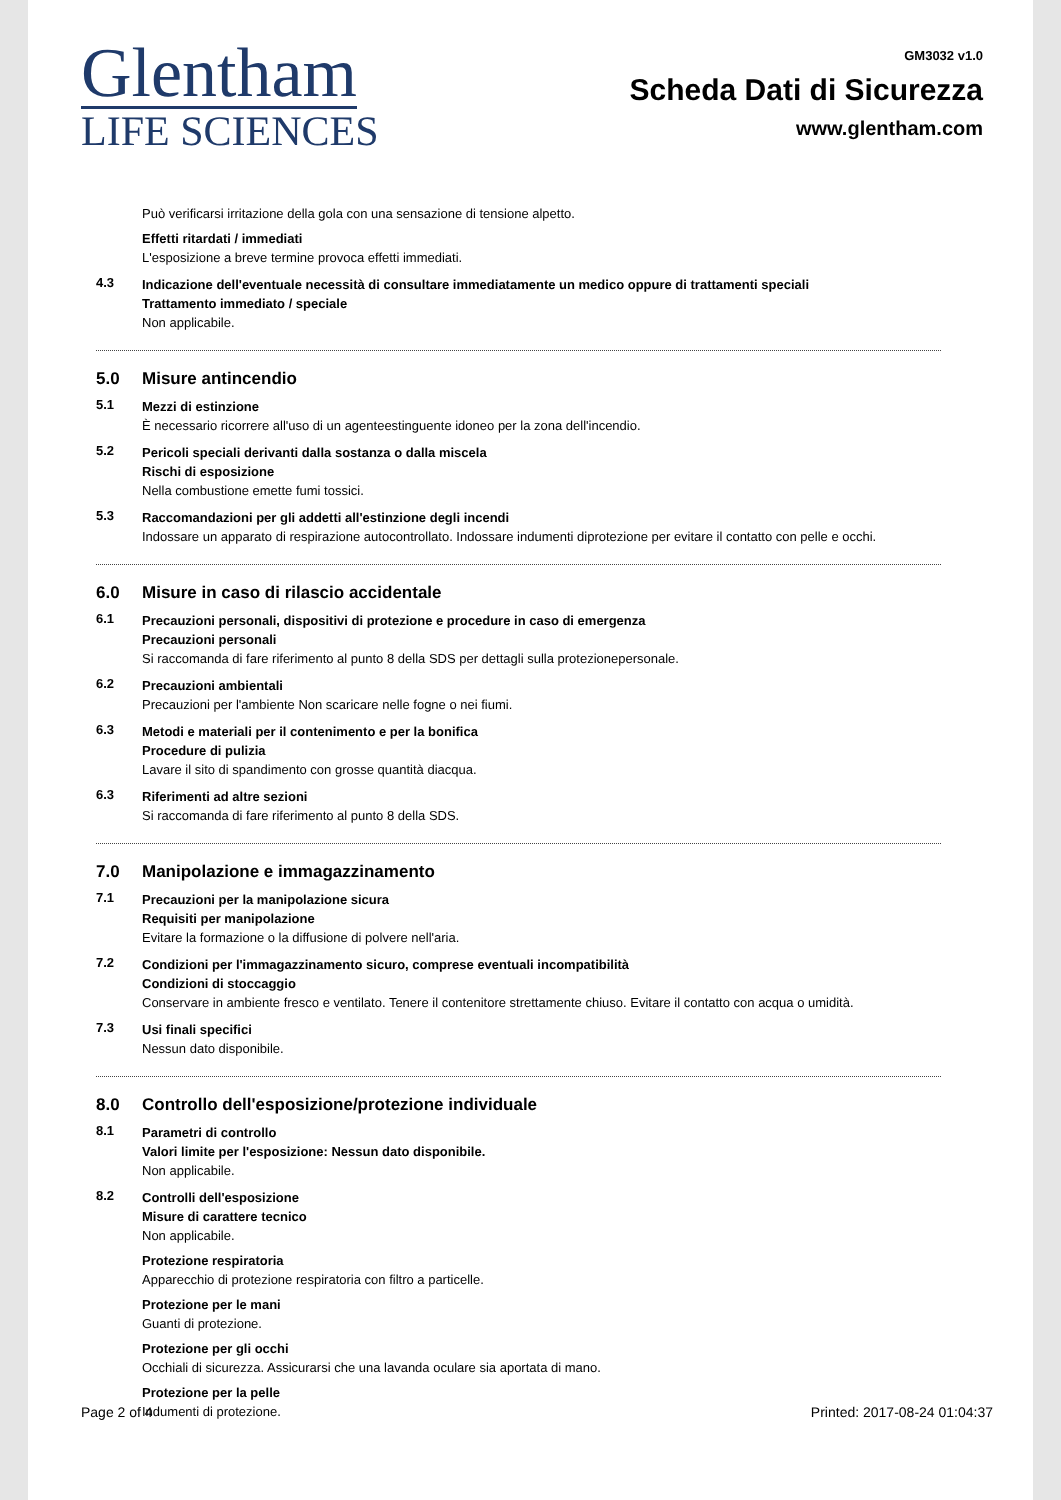Glentham
LIFE SCIENCES
GM3032 v1.0
Scheda Dati di Sicurezza
www.glentham.com
Può verificarsi irritazione della gola con una sensazione di tensione alpetto.
Effetti ritardati / immediati
L'esposizione a breve termine provoca effetti immediati.
4.3
Indicazione dell'eventuale necessità di consultare immediatamente un medico oppure di trattamenti speciali
Trattamento immediato / speciale
Non applicabile.
5.0 Misure antincendio
5.1
Mezzi di estinzione
È necessario ricorrere all'uso di un agenteestinguente idoneo per la zona dell'incendio.
5.2
Pericoli speciali derivanti dalla sostanza o dalla miscela
Rischi di esposizione
Nella combustione emette fumi tossici.
5.3
Raccomandazioni per gli addetti all'estinzione degli incendi
Indossare un apparato di respirazione autocontrollato. Indossare indumenti diprotezione per evitare il contatto con pelle e occhi.
6.0 Misure in caso di rilascio accidentale
6.1
Precauzioni personali, dispositivi di protezione e procedure in caso di emergenza
Precauzioni personali
Si raccomanda di fare riferimento al punto 8 della SDS per dettagli sulla protezionepersonale.
6.2
Precauzioni ambientali
Precauzioni per l'ambiente Non scaricare nelle fogne o nei fiumi.
6.3
Metodi e materiali per il contenimento e per la bonifica
Procedure di pulizia
Lavare il sito di spandimento con grosse quantità diacqua.
6.3
Riferimenti ad altre sezioni
Si raccomanda di fare riferimento al punto 8 della SDS.
7.0 Manipolazione e immagazzinamento
7.1
Precauzioni per la manipolazione sicura
Requisiti per manipolazione
Evitare la formazione o la diffusione di polvere nell'aria.
7.2
Condizioni per l'immagazzinamento sicuro, comprese eventuali incompatibilità
Condizioni di stoccaggio
Conservare in ambiente fresco e ventilato. Tenere il contenitore strettamente chiuso. Evitare il contatto con acqua o umidità.
7.3
Usi finali specifici
Nessun dato disponibile.
8.0 Controllo dell'esposizione/protezione individuale
8.1
Parametri di controllo
Valori limite per l'esposizione: Nessun dato disponibile.
Non applicabile.
8.2
Controlli dell'esposizione
Misure di carattere tecnico
Non applicabile.
Protezione respiratoria
Apparecchio di protezione respiratoria con filtro a particelle.
Protezione per le mani
Guanti di protezione.
Protezione per gli occhi
Occhiali di sicurezza. Assicurarsi che una lavanda oculare sia aportata di mano.
Protezione per la pelle
Indumenti di protezione.
Page 2 of 4 Printed: 2017-08-24 01:04:37